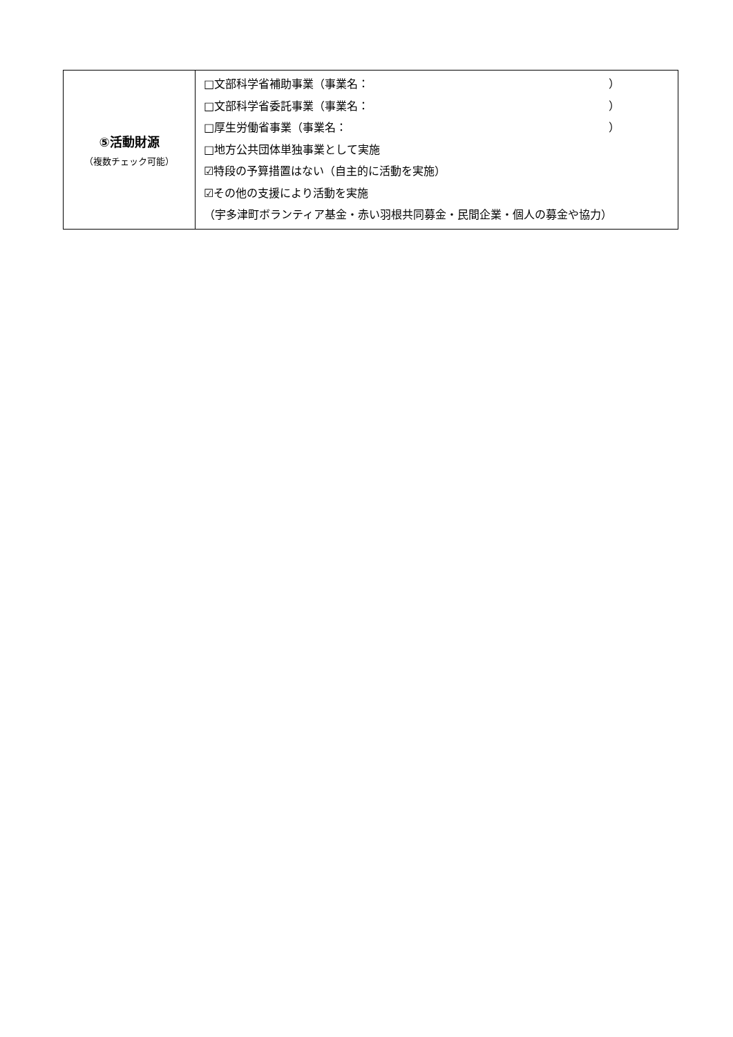| ⑤活動財源 （複数チェック可能） | □文部科学省補助事業（事業名： ） □文部科学省委託事業（事業名： ） □厚生労働省事業（事業名： ） □地方公共団体単独事業として実施 ☑特段の予算措置はない（自主的に活動を実施） ☑その他の支援により活動を実施 （宇多津町ボランティア基金・赤い羽根共同募金・民間企業・個人の募金や協力） |